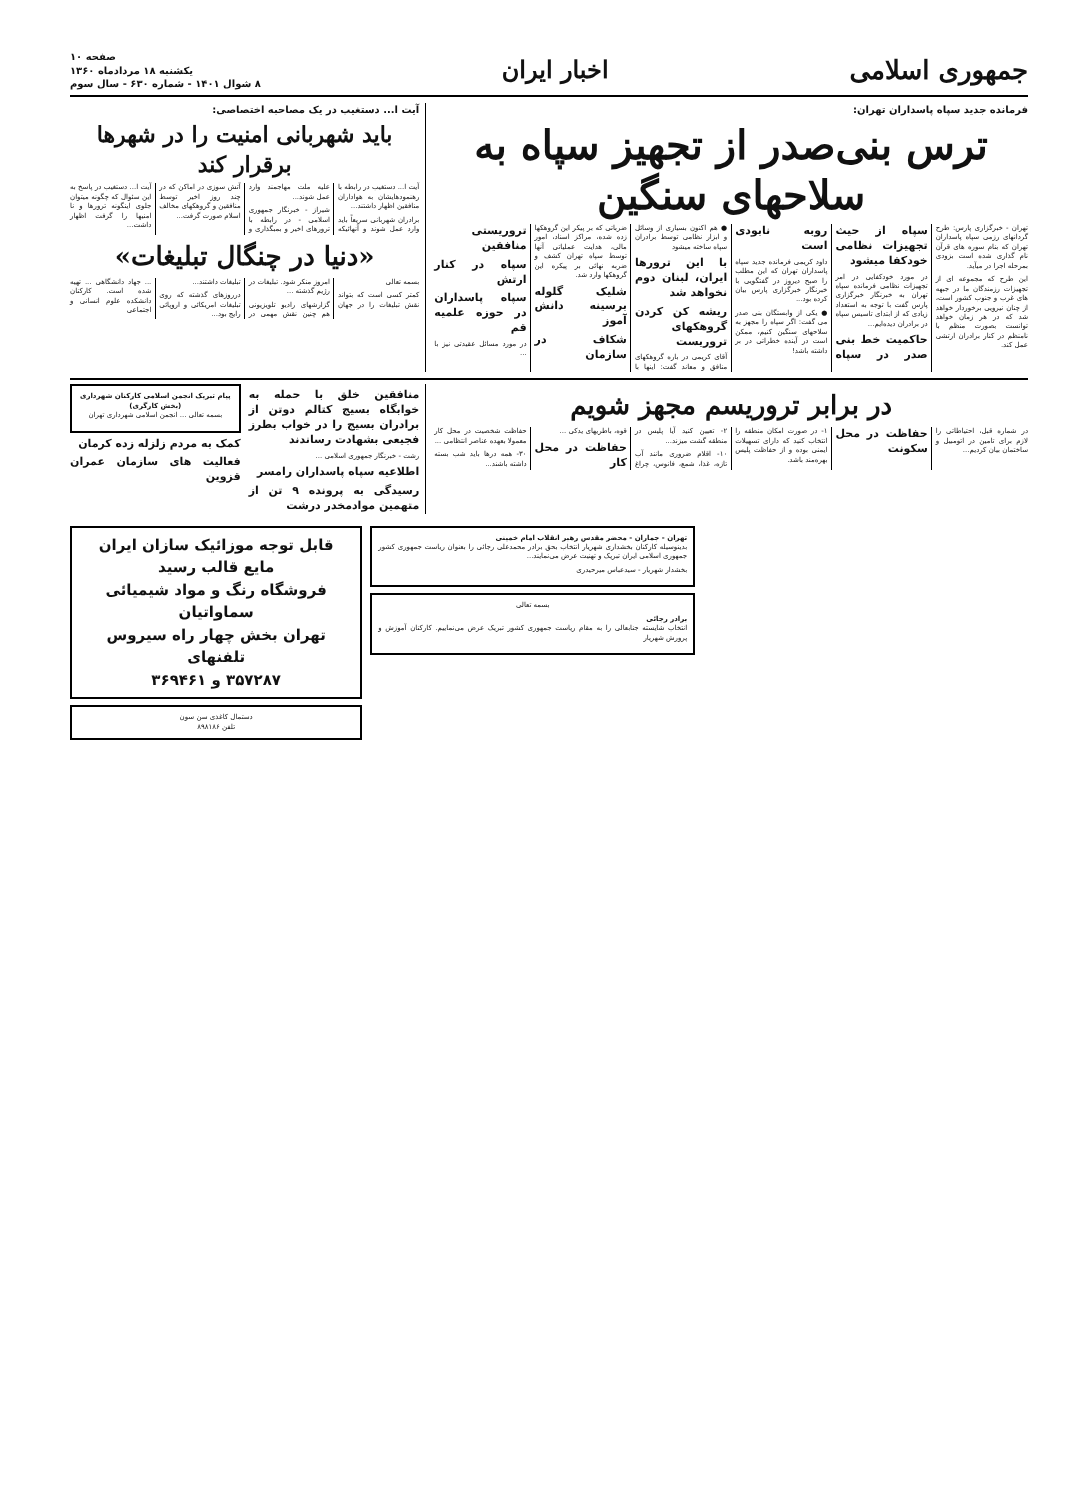جمهوری اسلامی اخبار ایران
صفحه ۱۰
یکشنبه ۱۸ مردادماه ۱۳۶۰
۸ شوال ۱۴۰۱ - شماره ۶۳۰ - سال سوم
فرمانده جدید سپاه پاسداران تهران:
ترس بنی‌صدر از تجهیز سپاه به سلاحهای سنگین
تهران - خبرگزاری پارس: طرح گردانهای رزمی سپاه پاسداران تهران که بنام سوره های قرآن نام گذاری شده است بزودی بمرحله اجرا در میآید.
این طرح که مجموعه ای از تجهیزات رزمندگان ما در جبهه های غرب و جنوب کشور است، از چنان نیرویی برخوردار خواهد شد که در هر زمان خواهد توانست بصورت منظم با نامنظم در کنار برادران ارتشی عمل کند.
سپاه از حیث تجهیزات نظامی خودکفا میشود
در مورد خودکفایی در امر تجهیزات نظامی فرمانده سپاه تهران به خبرنگار خبرگزاری پارس گفت با توجه به استعداد زیادی که از ابتدای تاسیس سپاه در برادران دیده‌ایم...
حاکمیت خط بنی صدر در سپاه روبه نابودی است
داود کریمی فرمانده جدید سپاه پاسداران تهران که این مطلب را صبح دیروز در گفتگویی با خبرنگار خبرگزاری پارس بیان کرده بود...
● یکی از وابستگان بنی صدر می گفت: اگر سپاه را مجهز به سلاحهای سنگین کنیم، ممکن است در آینده خطراتی در بر داشته باشد!
● هم اکنون بسیاری از وسائل و ابزار نظامی توسط برادران سپاه ساخته میشود
با این ترورها ایران، لبنان دوم نخواهد شد
ریشه کن کردن گروهکهای تروریست
آقای کریمی در باره گروهکهای منافق و معاند گفت: اینها با ضرباتی که بر پیکر این گروهکها زده شده، مراکز اسناد، امور مالی، هدایت عملیاتی آنها توسط سپاه تهران کشف و ضربه نهائی بر پیکره این گروهکها وارد شد.
شلیک گلوله برسینه دانش آموز
شکاف در سازمان تروریستی منافقین
سپاه در کنار ارتش
سپاه پاسداران در حوزه علمیه قم
در مورد مسائل عقیدتی نیز با ...
آیت ا... دستغیب در یک مصاحبه اختصاصی:
باید شهربانی امنیت را در شهرها برقرار کند
آیت ا... دستغیب در رابطه با رهنمودهایشان به هواداران منافقین اظهار داشتند...
برادران شهربانی سریعاً باید وارد عمل شوند و آنهائیکه علیه ملت مهاجمند وارد عمل شوند...
شیراز - خبرنگار جمهوری اسلامی - در رابطه با ترورهای اخیر و بمبگذاری و آتش سوزی در اماکن که در چند روز اخیر توسط منافقین و گروهکهای مخالف اسلام صورت گرفت...
آیت ا... دستغیب در پاسخ به این سئوال که چگونه میتوان جلوی اینگونه ترورها و نا امنیها را گرفت اظهار داشت...
«دنیا در چنگال تبلیغات»
بسمه تعالی
کمتر کسی است که بتواند نقش تبلیغات را در جهان امروز منکر شود. تبلیغات در رژیم گذشته ...
گزارشهای رادیو تلویزیونی هم چنین نقش مهمی در تبلیغات داشتند...
درروزهای گذشته که روی تبلیغات امریکائی و اروپائی رایج بود...
... جهاد دانشگاهی ... تهیه شده است. کارکنان دانشکده علوم انسانی و اجتماعی
در برابر تروریسم مجهز شویم
در شماره قبل، احتیاطاتی را لازم برای تامین در اتومبیل و ساختمان بیان کردیم...
حفاظت در محل سکونت
۱- در صورت امکان منطقه را انتخاب کنید که دارای تسهیلات ایمنی بوده و از حفاظت پلیس بهره‌مند باشد.
۲- تعیین کنید آیا پلیس در منطقه گشت میزند...
۱۰- اقلام ضروری مانند آب تازه، غذا، شمع، فانوس، چراغ قوه، باطریهای یدکی ...
حفاظت در محل کار
حفاظت شخصیت در محل کار معمولا بعهده عناصر انتظامی ...
۳۰- همه درها باید شب بسته داشته باشند...
منافقین خلق با حمله به خوابگاه بسیج کتالم دوتن از برادران بسیج را در خواب بطرز فجیعی بشهادت رساندند
رشت - خبرنگار جمهوری اسلامی ...
اطلاعیه سپاه پاسداران رامسر
رسیدگی به پرونده ۹ تن از متهمین موادمخدر درشت
پیام تبریک انجمن اسلامی کارکنان شهرداری (بخش کارگری)
بسمه تعالی ... انجمن اسلامی شهرداری تهران
کمک به مردم زلزله زده کرمان
فعالیت های سازمان عمران قزوین
تهران - جماران - محضر مقدس رهبر انقلاب امام خمینی
بدینوسیله کارکنان بخشداری شهریار انتخاب بحق برادر محمدعلی رجائی را بعنوان ریاست جمهوری کشور جمهوری اسلامی ایران تبریک و تهنیت عرض می‌نمایند...
بخشدار شهریار - سیدعباس میرحیدری
بسمه تعالی
برادر رجائی
انتخاب شایسته جنابعالی را به مقام ریاست جمهوری کشور تبریک عرض می‌نماییم. کارکنان آموزش و پرورش شهریار
قابل توجه موزائیک سازان ایران
مایع قالب رسید
فروشگاه رنگ و مواد شیمیائی سماواتیان
تهران بخش چهار راه سیروس تلفنهای
۳۵۷۲۸۷ و ۳۶۹۴۶۱
دستمال کاغذی سن سون
تلفن ۸۹۸۱۸۶